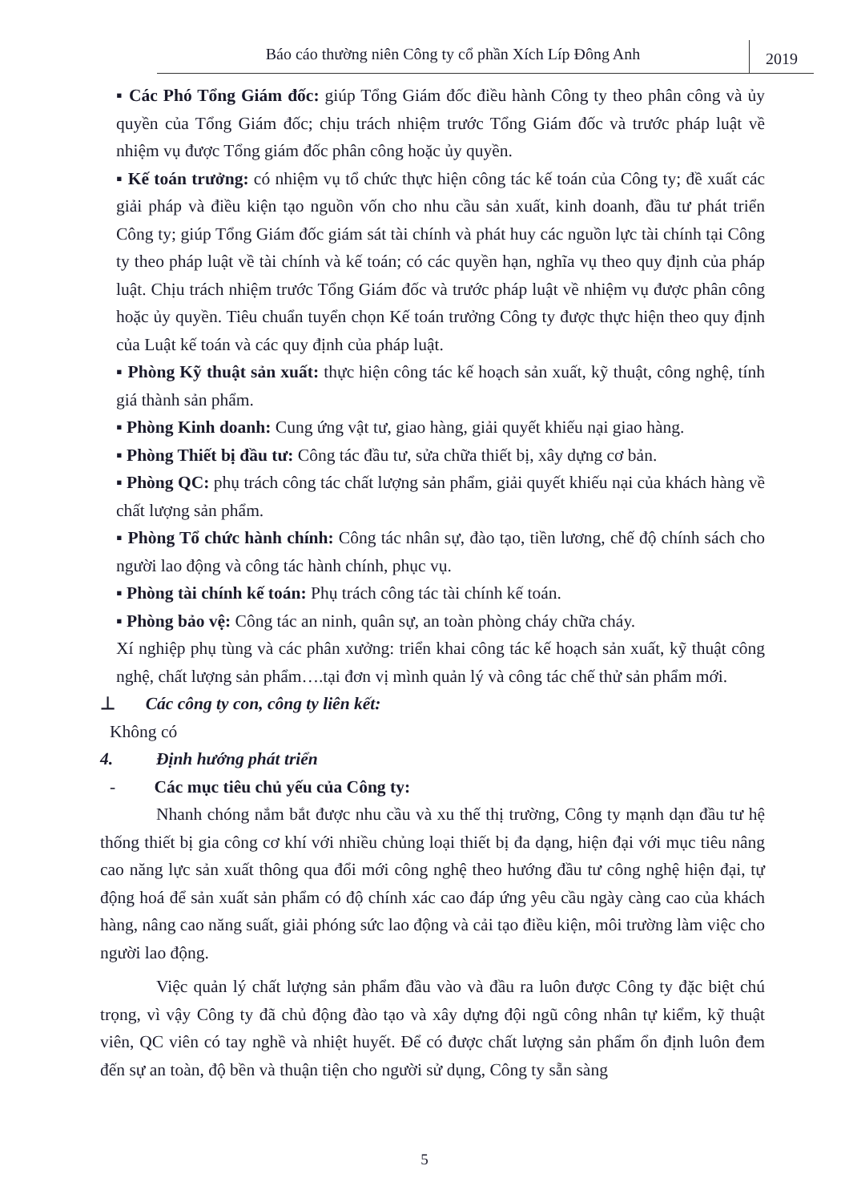Báo cáo thường niên Công ty cổ phần Xích Líp Đông Anh
2019
▪ Các Phó Tổng Giám đốc: giúp Tổng Giám đốc điều hành Công ty theo phân công và ủy quyền của Tổng Giám đốc; chịu trách nhiệm trước Tổng Giám đốc và trước pháp luật về nhiệm vụ được Tổng giám đốc phân công hoặc ủy quyền.
▪ Kế toán trưởng: có nhiệm vụ tổ chức thực hiện công tác kế toán của Công ty; đề xuất các giải pháp và điều kiện tạo nguồn vốn cho nhu cầu sản xuất, kinh doanh, đầu tư phát triển Công ty; giúp Tổng Giám đốc giám sát tài chính và phát huy các nguồn lực tài chính tại Công ty theo pháp luật về tài chính và kế toán; có các quyền hạn, nghĩa vụ theo quy định của pháp luật. Chịu trách nhiệm trước Tổng Giám đốc và trước pháp luật về nhiệm vụ được phân công hoặc ủy quyền. Tiêu chuẩn tuyển chọn Kế toán trưởng Công ty được thực hiện theo quy định của Luật kế toán và các quy định của pháp luật.
▪ Phòng Kỹ thuật sản xuất: thực hiện công tác kế hoạch sản xuất, kỹ thuật, công nghệ, tính giá thành sản phẩm.
▪ Phòng Kinh doanh: Cung ứng vật tư, giao hàng, giải quyết khiếu nại giao hàng.
▪ Phòng Thiết bị đầu tư: Công tác đầu tư, sửa chữa thiết bị, xây dựng cơ bản.
▪ Phòng QC: phụ trách công tác chất lượng sản phẩm, giải quyết khiếu nại của khách hàng về chất lượng sản phẩm.
▪ Phòng Tổ chức hành chính: Công tác nhân sự, đào tạo, tiền lương, chế độ chính sách cho người lao động và công tác hành chính, phục vụ.
▪ Phòng tài chính kế toán: Phụ trách công tác tài chính kế toán.
▪ Phòng bảo vệ: Công tác an ninh, quân sự, an toàn phòng cháy chữa cháy.
Xí nghiệp phụ tùng và các phân xưởng: triển khai công tác kế hoạch sản xuất, kỹ thuật công nghệ, chất lượng sản phẩm….tại đơn vị mình quản lý và công tác chế thử sản phẩm mới.
⊥ Các công ty con, công ty liên kết:
Không có
4. Định hướng phát triển
- Các mục tiêu chủ yếu của Công ty:
Nhanh chóng nắm bắt được nhu cầu và xu thế thị trường, Công ty mạnh dạn đầu tư hệ thống thiết bị gia công cơ khí với nhiều chủng loại thiết bị đa dạng, hiện đại với mục tiêu nâng cao năng lực sản xuất thông qua đổi mới công nghệ theo hướng đầu tư công nghệ hiện đại, tự động hoá để sản xuất sản phẩm có độ chính xác cao đáp ứng yêu cầu ngày càng cao của khách hàng, nâng cao năng suất, giải phóng sức lao động và cải tạo điều kiện, môi trường làm việc cho người lao động.
Việc quản lý chất lượng sản phẩm đầu vào và đầu ra luôn được Công ty đặc biệt chú trọng, vì vậy Công ty đã chủ động đào tạo và xây dựng đội ngũ công nhân tự kiểm, kỹ thuật viên, QC viên có tay nghề và nhiệt huyết. Để có được chất lượng sản phẩm ổn định luôn đem đến sự an toàn, độ bền và thuận tiện cho người sử dụng, Công ty sẵn sàng
5